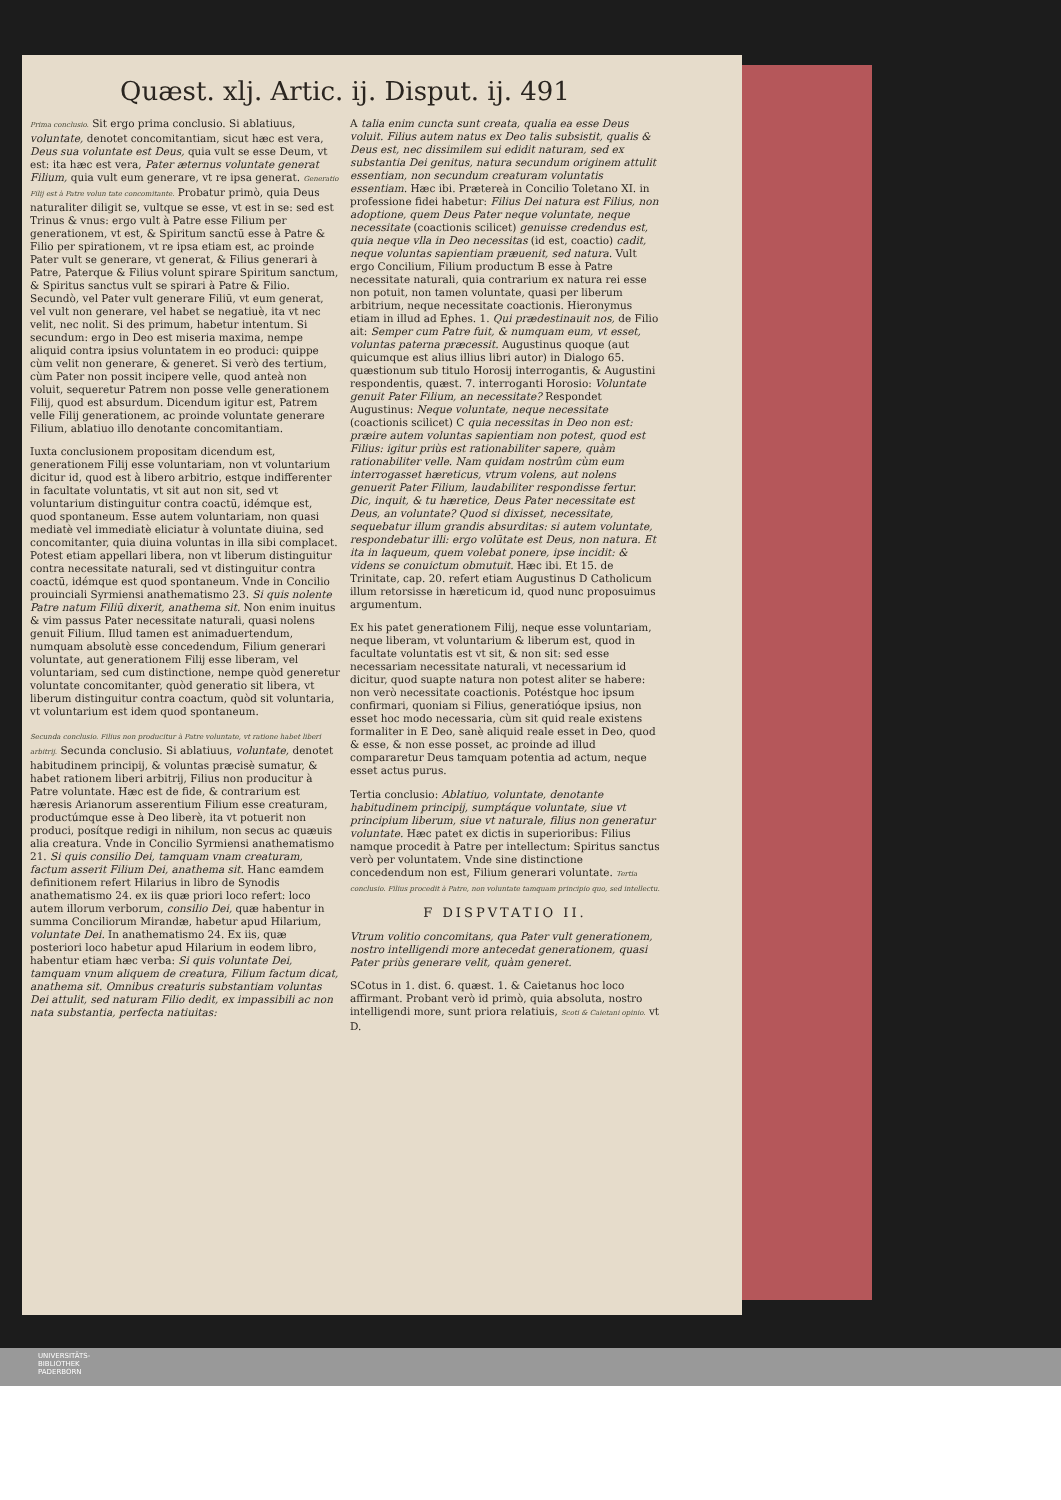Quæst. xlj. Artic. ij. Disput. ij. 491
Prima conclusio. Sit ergo prima conclusio. Si ablatiuus, voluntate, denotet concomitantiam, sicut hæc est vera, Deus sua voluntate est Deus, quia vult se esse Deum, vt est: ita hæc est vera, Pater æternus voluntate generat Filium, quia vult eum generare, vt re ipsa generat. Generatio Filij est à Patre volun tate concomitante. Probatur primò, quia Deus naturaliter diligit se, vultque se esse, vt est in se: sed est Trinus & vnus: ergo vult à Patre esse Filium per generationem, vt est, & Spiritum sanctū esse à Patre & Filio per spirationem, vt re ipsa etiam est, ac proinde Pater vult se generare, vt generat, & Filius generari à Patre, Paterque & Filius volunt spirare Spiritum sanctum, & Spiritus sanctus vult se spirari à Patre & Filio. Secundò, vel Pater vult generare Filiū, vt eum generat, vel vult non generare, vel habet se negatiuè, ita vt nec velit, nec nolit. Si des primum, habetur intentum. Si secundum: ergo in Deo est miseria maxima, nempe aliquid contra ipsius voluntatem in eo produci: quippe cùm velit non generare, & generet. Si verò des tertium, cùm Pater non possit incipere velle, quod anteà non voluit, sequeretur Patrem non posse velle generationem Filij, quod est absurdum. Dicendum igitur est, Patrem velle Filij generationem, ac proinde voluntate generare Filium, ablatiuo illo denotante concomitantiam.
Iuxta conclusionem propositam dicendum est, generationem Filij esse voluntariam, non vt voluntarium dicitur id, quod est à libero arbitrio, estque indifferenter in facultate voluntatis, vt sit aut non sit, sed vt voluntarium distinguitur contra coactū, idémque est, quod spontaneum. Esse autem voluntariam, non quasi mediatè vel immediatè eliciatur à voluntate diuina, sed concomitanter, quia diuina voluntas in illa sibi complacet. Potest etiam appellari libera, non vt liberum distinguitur contra necessitate naturali, sed vt distinguitur contra coactū, idémque est quod spontaneum. Vnde in Concilio prouinciali Syrmiensi anathematismo 23. Si quis nolente Patre natum Filiū dixerit, anathema sit. Non enim inuitus & vim passus Pater necessitate naturali, quasi nolens genuit Filium. Illud tamen est animaduertendum, numquam absolutè esse concedendum, Filium generari voluntate, aut generationem Filij esse liberam, vel voluntariam, sed cum distinctione, nempe quòd generetur voluntate concomitanter, quòd generatio sit libera, vt liberum distinguitur contra coactum, quòd sit voluntaria, vt voluntarium est idem quod spontaneum.
Secunda conclusio. Filius non producitur à Patre voluntate, vt ratione habet liberi arbitrij. Secunda conclusio. Si ablatiuus, voluntate, denotet habitudinem principij, & voluntas præcisè sumatur, & habet rationem liberi arbitrij, Filius non producitur à Patre voluntate. Hæc est de fide, & contrarium est hæresis Arianorum asserentium Filium esse creaturam, productúmque esse à Deo liberè, ita vt potuerit non produci, posítque redigi in nihilum, non secus ac quæuis alia creatura. Vnde in Concilio Syrmiensi anathematismo 21. Si quis consilio Dei, tamquam vnam creaturam, factum asserit Filium Dei, anathema sit. Hanc eamdem definitionem refert Hilarius in libro de Synodis anathematismo 24. ex iis quæ priori loco refert: loco autem illorum verborum, consilio Dei, quæ habentur in summa Conciliorum Mirandæ, habetur apud Hilarium, voluntate Dei. In anathematismo 24. Ex iis, quæ posteriori loco habetur apud Hilarium in eodem libro, habentur etiam hæc verba: Si quis voluntate Dei, tamquam vnum aliquem de creatura, Filium factum dicat, anathema sit. Omnibus creaturis substantiam voluntas Dei attulit, sed naturam Filio dedit, ex impassibili ac non nata substantia, perfecta natiuitas:
A talia enim cuncta sunt creata, qualia ea esse Deus voluit. Filius autem natus ex Deo talis subsistit, qualis & Deus est, nec dissimilem sui edidit naturam, sed ex substantia Dei genitus, natura secundum originem attulit essentiam, non secundum creaturam voluntatis essentiam. Hæc ibi. Prætereà in Concilio Toletano XI. in professione fidei habetur: Filius Dei natura est Filius, non adoptione, quem Deus Pater neque voluntate, neque necessitate (coactionis scilicet) genuisse credendus est, quia neque vlla in Deo necessitas (id est, coactio) cadit, neque voluntas sapientiam præuenit, sed natura. Vult ergo Concilium, Filium productum B esse à Patre necessitate naturali, quia contrarium ex natura rei esse non potuit, non tamen voluntate, quasi per liberum arbitrium, neque necessitate coactionis. Hieronymus etiam in illud ad Ephes. 1. Qui prædestinauit nos, de Filio ait: Semper cum Patre fuit, & numquam eum, vt esset, voluntas paterna præcessit. Augustinus quoque (aut quicumque est alius illius libri autor) in Dialogo 65. quæstionum sub titulo Horosij interrogantis, & Augustini respondentis, quæst. 7. interroganti Horosio: Voluntate genuit Pater Filium, an necessitate? Respondet Augustinus: Neque voluntate, neque necessitate (coactionis scilicet) C quia necessitas in Deo non est: præire autem voluntas sapientiam non potest, quod est Filius: igitur priùs est rationabiliter sapere, quàm rationabiliter velle. Nam quidam nostrûm cùm eum interrogasset hæreticus, vtrum volens, aut nolens genuerit Pater Filium, laudabiliter respondisse fertur. Dic, inquit, & tu hæretice, Deus Pater necessitate est Deus, an voluntate? Quod si dixisset, necessitate, sequebatur illum grandis absurditas: si autem voluntate, respondebatur illi: ergo volūtate est Deus, non natura. Et ita in laqueum, quem volebat ponere, ipse incidit: & videns se conuictum obmutuit. Hæc ibi. Et 15. de Trinitate, cap. 20. refert etiam Augustinus D Catholicum illum retorsisse in hæreticum id, quod nunc proposuimus argumentum.
Ex his patet generationem Filij, neque esse voluntariam, neque liberam, vt voluntarium & liberum est, quod in facultate voluntatis est vt sit, & non sit: sed esse necessariam necessitate naturali, vt necessarium id dicitur, quod suapte natura non potest aliter se habere: non verò necessitate coactionis. Potéstque hoc ipsum confirmari, quoniam si Filius, generatióque ipsius, non esset hoc modo necessaria, cùm sit quid reale existens formaliter in E Deo, sanè aliquid reale esset in Deo, quod & esse, & non esse posset, ac proinde ad illud compararetur Deus tamquam potentia ad actum, neque esset actus purus.
Tertia conclusio: Ablatiuo, voluntate, denotante habitudinem principij, sumptáque voluntate, siue vt principium liberum, siue vt naturale, filius non generatur voluntate. Hæc patet ex dictis in superioribus: Filius namque procedit à Patre per intellectum: Spiritus sanctus verò per voluntatem. Vnde sine distinctione concedendum non est, Filium generari voluntate. Tertia conclusio. Filius procedit à Patre, non voluntate tamquam principio quo, sed intellectu.
F DISPVTATIO II.
Vtrum volitio concomitans, qua Pater vult generationem, nostro intelligendi more antecedat generationem, quasi Pater priùs generare velit, quàm generet.
SCotus in 1. dist. 6. quæst. 1. & Caietanus hoc loco affirmant. Probant verò id primò, quia absoluta, nostro intelligendi more, sunt priora relatiuis, Scoti & Caietani opinio. vt D.
UNIVERSITÄTS-
BIBLIOTHEK
PADERBORN